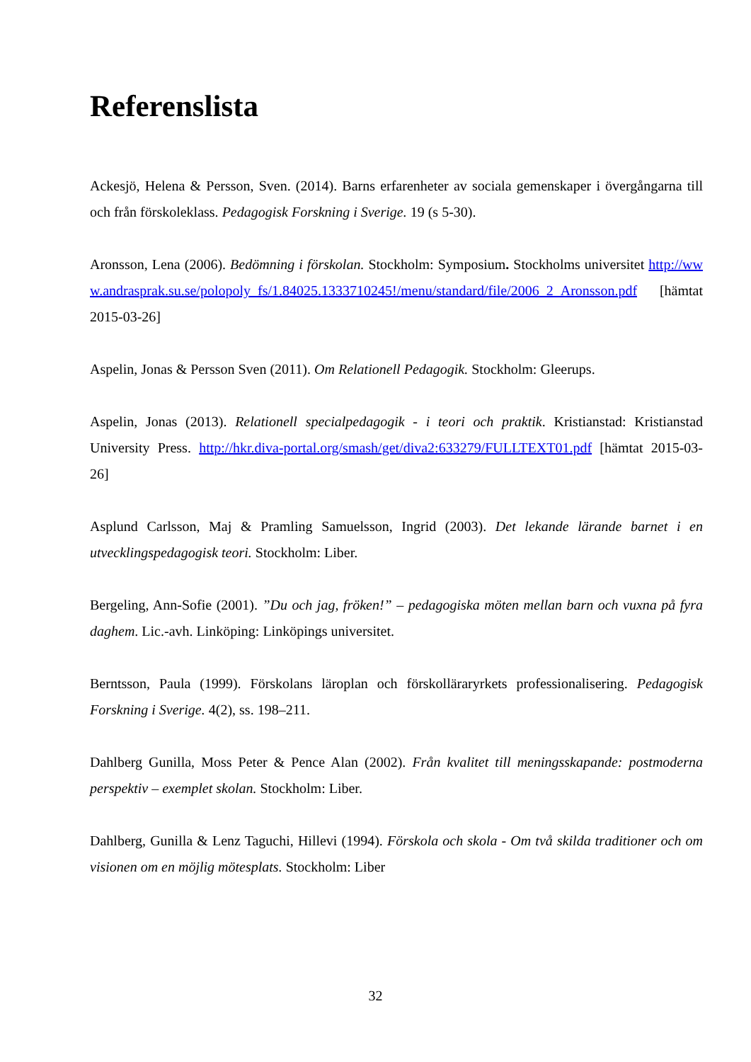Referenslista
Ackesjö, Helena & Persson, Sven. (2014). Barns erfarenheter av sociala gemenskaper i övergångarna till och från förskoleklass. Pedagogisk Forskning i Sverige. 19 (s 5-30).
Aronsson, Lena (2006). Bedömning i förskolan. Stockholm: Symposium. Stockholms universitet http://www.andrasprak.su.se/polopoly_fs/1.84025.1333710245!/menu/standard/file/2006_2_Aronsson.pdf [hämtat 2015-03-26]
Aspelin, Jonas & Persson Sven (2011). Om Relationell Pedagogik. Stockholm: Gleerups.
Aspelin, Jonas (2013). Relationell specialpedagogik - i teori och praktik. Kristianstad: Kristianstad University Press. http://hkr.diva-portal.org/smash/get/diva2:633279/FULLTEXT01.pdf [hämtat 2015-03-26]
Asplund Carlsson, Maj & Pramling Samuelsson, Ingrid (2003). Det lekande lärande barnet i en utvecklingspedagogisk teori. Stockholm: Liber.
Bergeling, Ann-Sofie (2001). ”Du och jag, fröken!” – pedagogiska möten mellan barn och vuxna på fyra daghem. Lic.-avh. Linköping: Linköpings universitet.
Berntsson, Paula (1999). Förskolans läroplan och förskolläraryrkets professionalisering. Pedagogisk Forskning i Sverige. 4(2), ss. 198–211.
Dahlberg Gunilla, Moss Peter & Pence Alan (2002). Från kvalitet till meningsskapande: postmoderna perspektiv – exemplet skolan. Stockholm: Liber.
Dahlberg, Gunilla & Lenz Taguchi, Hillevi (1994). Förskola och skola - Om två skilda traditioner och om visionen om en möjlig mötesplats. Stockholm: Liber
32